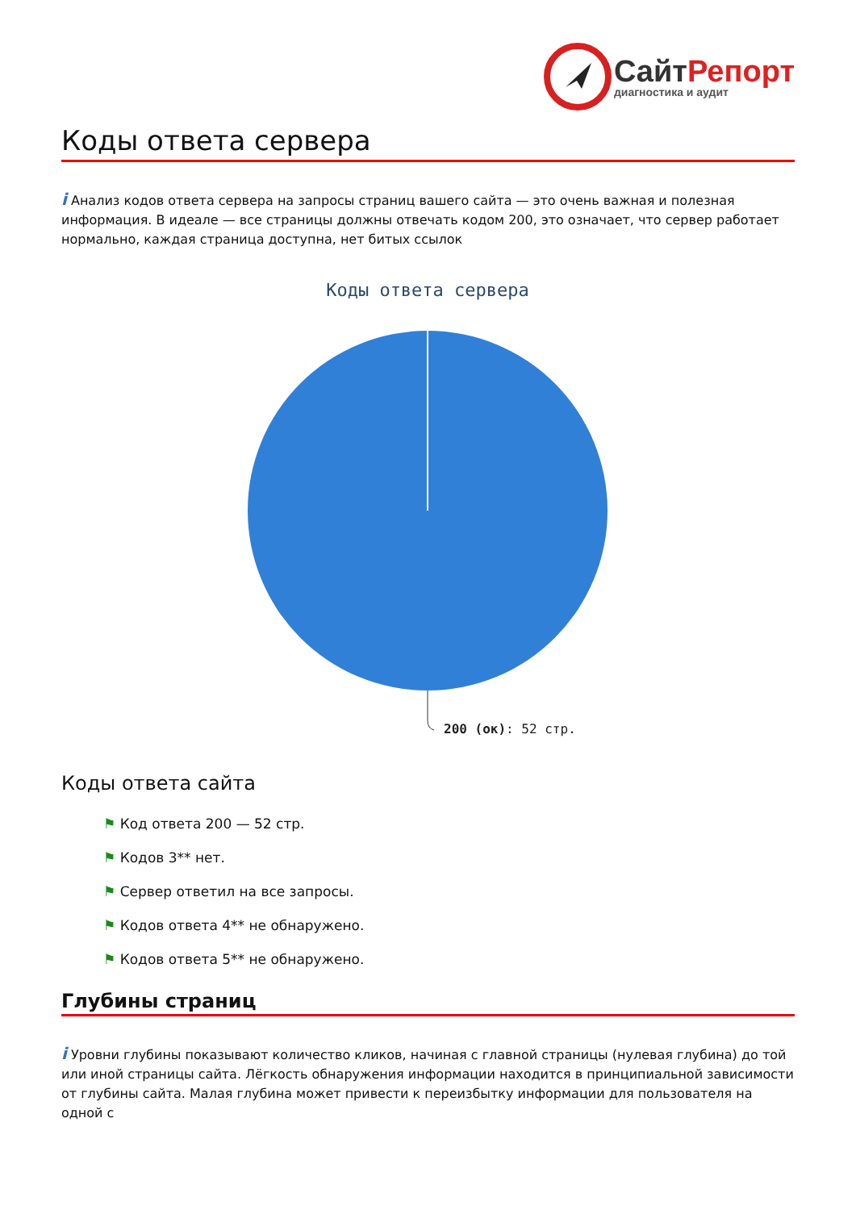СайтРепорт
диагностика и аудит
Коды ответа сервера
i Анализ кодов ответа сервера на запросы страниц вашего сайта — это очень важная и полезная информация. В идеале — все страницы должны отвечать кодом 200, это означает, что сервер работает нормально, каждая страница доступна, нет битых ссылок
Коды ответа сервера
200 (ок): 52 стр.
Коды ответа сайта
⚑ Код ответа 200 — 52 стр.
⚑ Кодов 3** нет.
⚑ Сервер ответил на все запросы.
⚑ Кодов ответа 4** не обнаружено.
⚑ Кодов ответа 5** не обнаружено.
Глубины страниц
i Уровни глубины показывают количество кликов, начиная с главной страницы (нулевая глубина) до той или иной страницы сайта. Лёгкость обнаружения информации находится в принципиальной зависимости от глубины сайта. Малая глубина может привести к переизбытку информации для пользователя на одной с